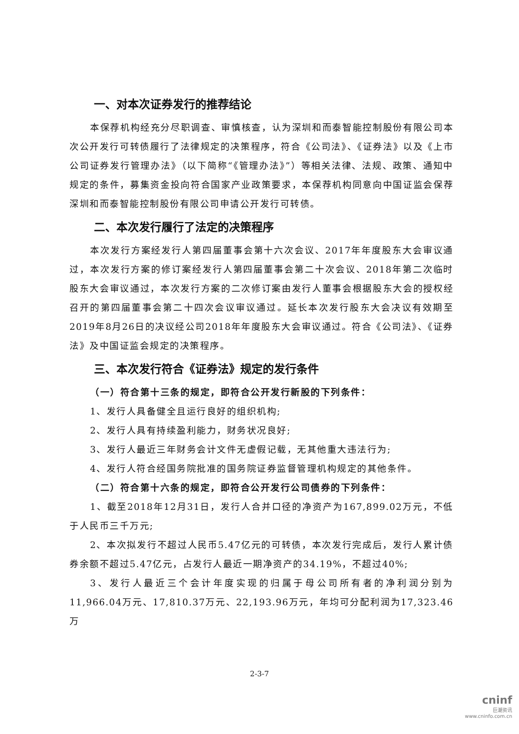一、对本次证券发行的推荐结论
本保荐机构经充分尽职调查、审慎核查，认为深圳和而泰智能控制股份有限公司本次公开发行可转债履行了法律规定的决策程序，符合《公司法》、《证券法》以及《上市公司证券发行管理办法》（以下简称“《管理办法》”）等相关法律、法规、政策、通知中规定的条件，募集资金投向符合国家产业政策要求，本保荐机构同意向中国证监会保荐深圳和而泰智能控制股份有限公司申请公开发行可转债。
二、本次发行履行了法定的决策程序
本次发行方案经发行人第四届董事会第十六次会议、2017年年度股东大会审议通过，本次发行方案的修订案经发行人第四届董事会第二十次会议、2018年第二次临时股东大会审议通过，本次发行方案的二次修订案由发行人董事会根据股东大会的授权经召开的第四届董事会第二十四次会议审议通过。延长本次发行股东大会决议有效期至2019年8月26日的决议经公司2018年年度股东大会审议通过。符合《公司法》、《证券法》及中国证监会规定的决策程序。
三、本次发行符合《证券法》规定的发行条件
（一）符合第十三条的规定，即符合公开发行新股的下列条件：
1、发行人具备健全且运行良好的组织机构;
2、发行人具有持续盈利能力，财务状况良好;
3、发行人最近三年财务会计文件无虚假记载，无其他重大违法行为;
4、发行人符合经国务院批准的国务院证券监督管理机构规定的其他条件。
（二）符合第十六条的规定，即符合公开发行公司债券的下列条件：
1、截至2018年12月31日，发行人合并口径的净资产为167,899.02万元，不低于人民币三千万元;
2、本次拟发行不超过人民币5.47亿元的可转债，本次发行完成后，发行人累计债券余额不超过5.47亿元，占发行人最近一期净资产的34.19%，不超过40%;
3、发行人最近三个会计年度实现的归属于母公司所有者的净利润分别为11,966.04万元、17,810.37万元、22,193.96万元，年均可分配利润为17,323.46万
2-3-7
cninf
巨潮资讯
www.cninfo.com.cn